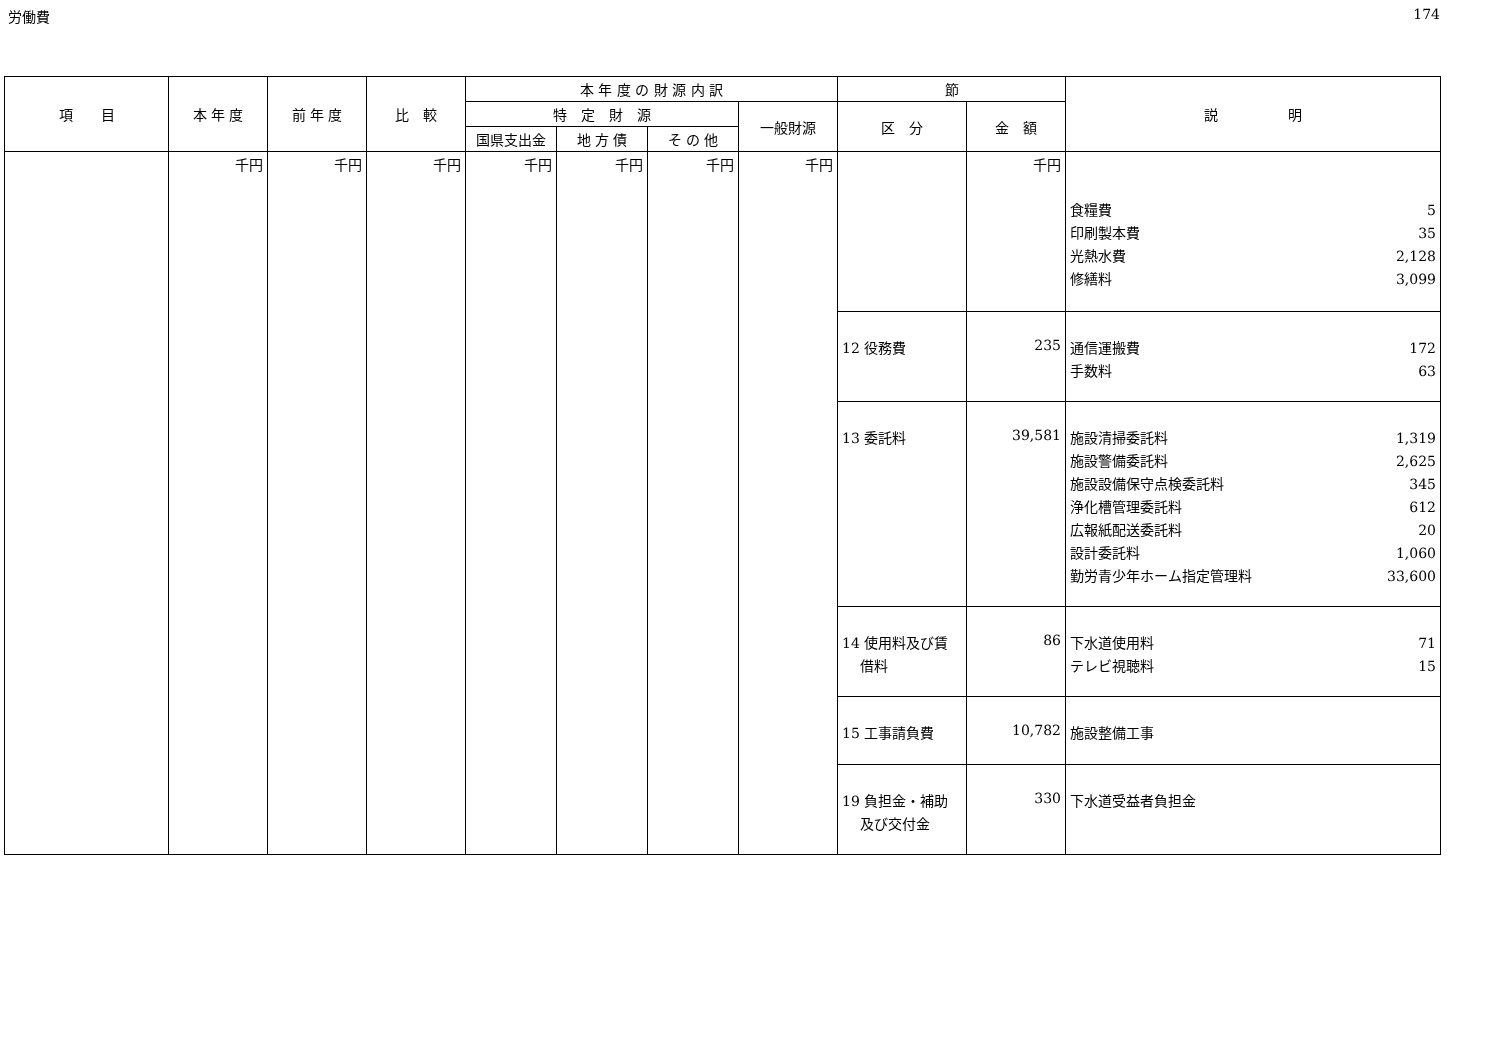労働費 174
| 項 目 | 本 年 度 | 前 年 度 | 比 較 | 本 年 度 の 財 源 内 訳 | | | | 節 | | 説 明 |
| --- | --- | --- | --- | --- | --- | --- | --- | --- | --- | --- |
| | | | | 特 定 財 源 | | | 一般財源 | 区 分 | 金 額 | |
| | | | | 国県支出金 | 地 方 債 | そ の 他 | | | | |
| | 千円 | 千円 | 千円 | 千円 | 千円 | 千円 | 千円 | | 千円 | 食糧費 5 印刷製本費 35 光熱水費 2,128 修繕料 3,099 |
| | | | | | | | | 12 役務費 | 235 | 通信運搬費 172 手数料 63 |
| | | | | | | | | 13 委託料 | 39,581 | 施設清掃委託料 1,319 施設警備委託料 2,625 施設設備保守点検委託料 345 浄化槽管理委託料 612 広報紙配送委託料 20 設計委託料 1,060 勤労青少年ホーム指定管理料 33,600 |
| | | | | | | | | 14 使用料及び賃 借料 | 86 | 下水道使用料 71 テレビ視聴料 15 |
| | | | | | | | | 15 工事請負費 | 10,782 | 施設整備工事 |
| | | | | | | | | 19 負担金・補助 及び交付金 | 330 | 下水道受益者負担金 |